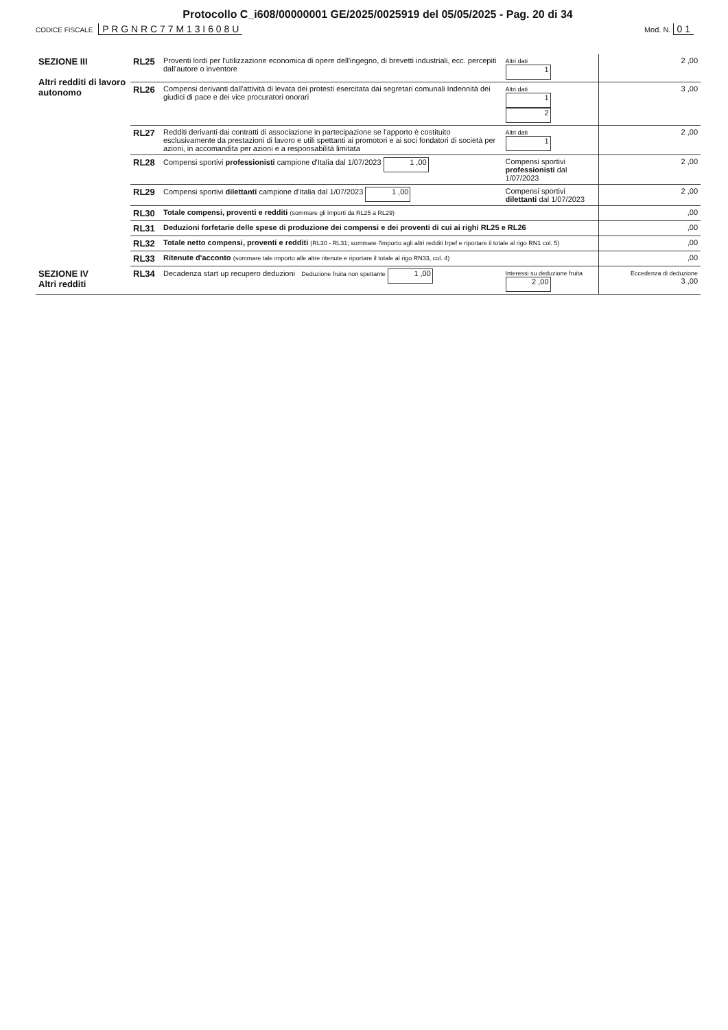Protocollo C_i608/00000001 GE/2025/0025919 del 05/05/2025 - Pag. 20 di 34
CODICE FISCALE P R G N R C 7 7 M 1 3 I 6 0 8 U
Mod. N. 0 1
| SEZIONE III Altri redditi di lavoro autonomo | RL25 | Proventi lordi per l'utilizzazione economica di opere dell'ingegno, di brevetti industriali, ecc. percepiti dall'autore o inventore | Altri dati 1 | 2 ,00 |
| | RL26 | Compensi derivanti dall'attività di levata dei protesti esercitata dai segretari comunali Indennità dei giudici di pace e dei vice procuratori onorari | Altri dati 1 2 | 3 ,00 |
| | RL27 | Redditi derivanti dai contratti di associazione in partecipazione se l'apporto è costituito esclusivamente da prestazioni di lavoro e utili spettanti ai promotori e ai soci fondatori di società per azioni, in accomandita per azioni e a responsabilità limitata | Altri dati 1 | 2 ,00 |
| | RL28 | Compensi sportivi professionisti campione d'Italia dal 1/07/2023 1 ,00 | Compensi sportivi professionisti dal 1/07/2023 | 2 ,00 |
| | RL29 | Compensi sportivi dilettanti campione d'Italia dal 1/07/2023 1 ,00 | Compensi sportivi dilettanti dal 1/07/2023 | 2 ,00 |
| | RL30 | Totale compensi, proventi e redditi (sommare gli importi da RL25 a RL29) | | ,00 |
| | RL31 | Deduzioni forfetarie delle spese di produzione dei compensi e dei proventi di cui ai righi RL25 e RL26 | | ,00 |
| | RL32 | Totale netto compensi, proventi e redditi (RL30 - RL31; sommare l'importo agli altri redditi Irpef e riportare il totale al rigo RN1 col. 5) | | ,00 |
| | RL33 | Ritenute d'acconto (sommare tale importo alle altre ritenute e riportare il totale al rigo RN33, col. 4) | | ,00 |
| SEZIONE IV Altri redditi | RL34 | Decadenza start up recupero deduzioni Deduzione fruita non spettante 1 ,00 | Interessi su deduzione fruita 2 ,00 | Eccedenza di deduzione 3 ,00 |